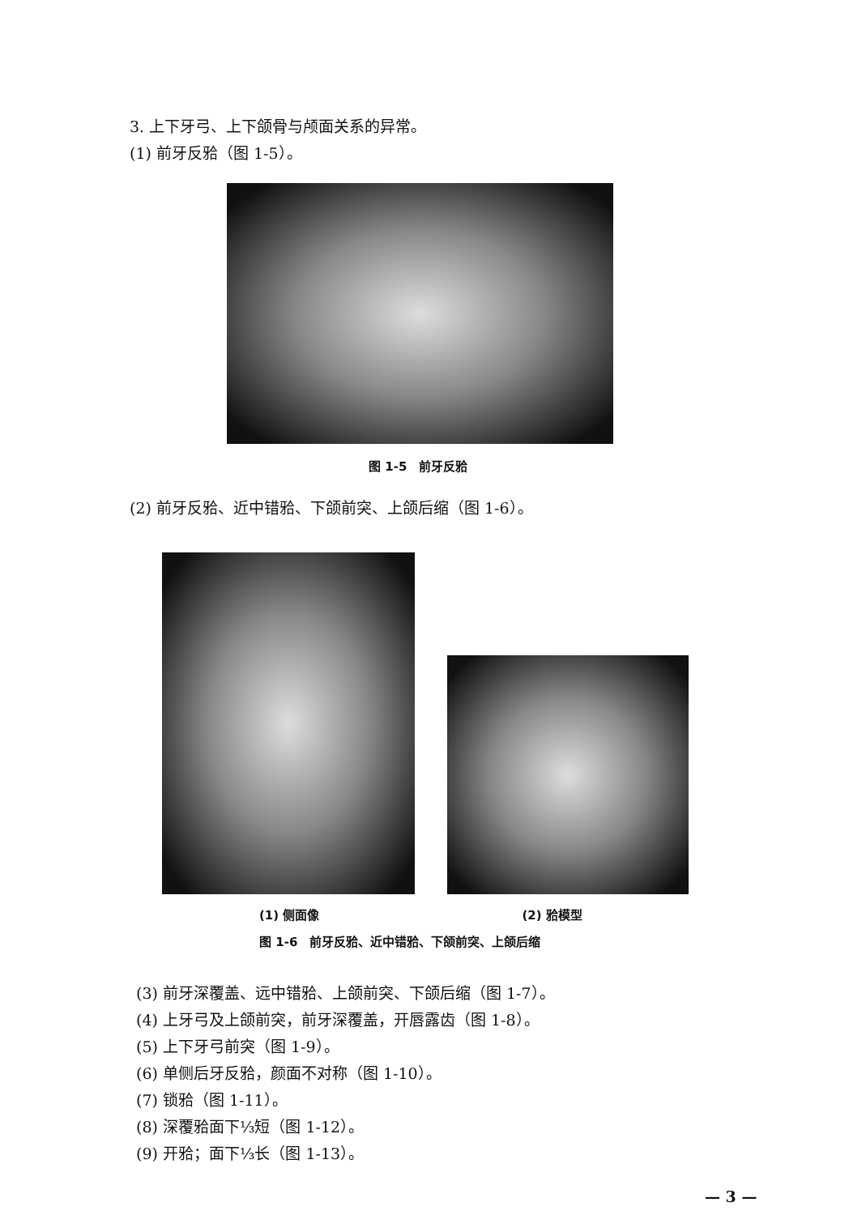3. 上下牙弓、上下颌骨与颅面关系的异常。
(1) 前牙反𬌗（图 1-5）。
图 1-5　前牙反𬌗
(2) 前牙反𬌗、近中错𬌗、下颌前突、上颌后缩（图 1-6）。
(1) 侧面像 (2) 𬌗模型
图 1-6　前牙反𬌗、近中错𬌗、下颌前突、上颌后缩
(3) 前牙深覆盖、远中错𬌗、上颌前突、下颌后缩（图 1-7）。
(4) 上牙弓及上颌前突，前牙深覆盖，开唇露齿（图 1-8）。
(5) 上下牙弓前突（图 1-9）。
(6) 单侧后牙反𬌗，颜面不对称（图 1-10）。
(7) 锁𬌗（图 1-11）。
(8) 深覆𬌗面下⅓短（图 1-12）。
(9) 开𬌗；面下⅓长（图 1-13）。
— 3 —